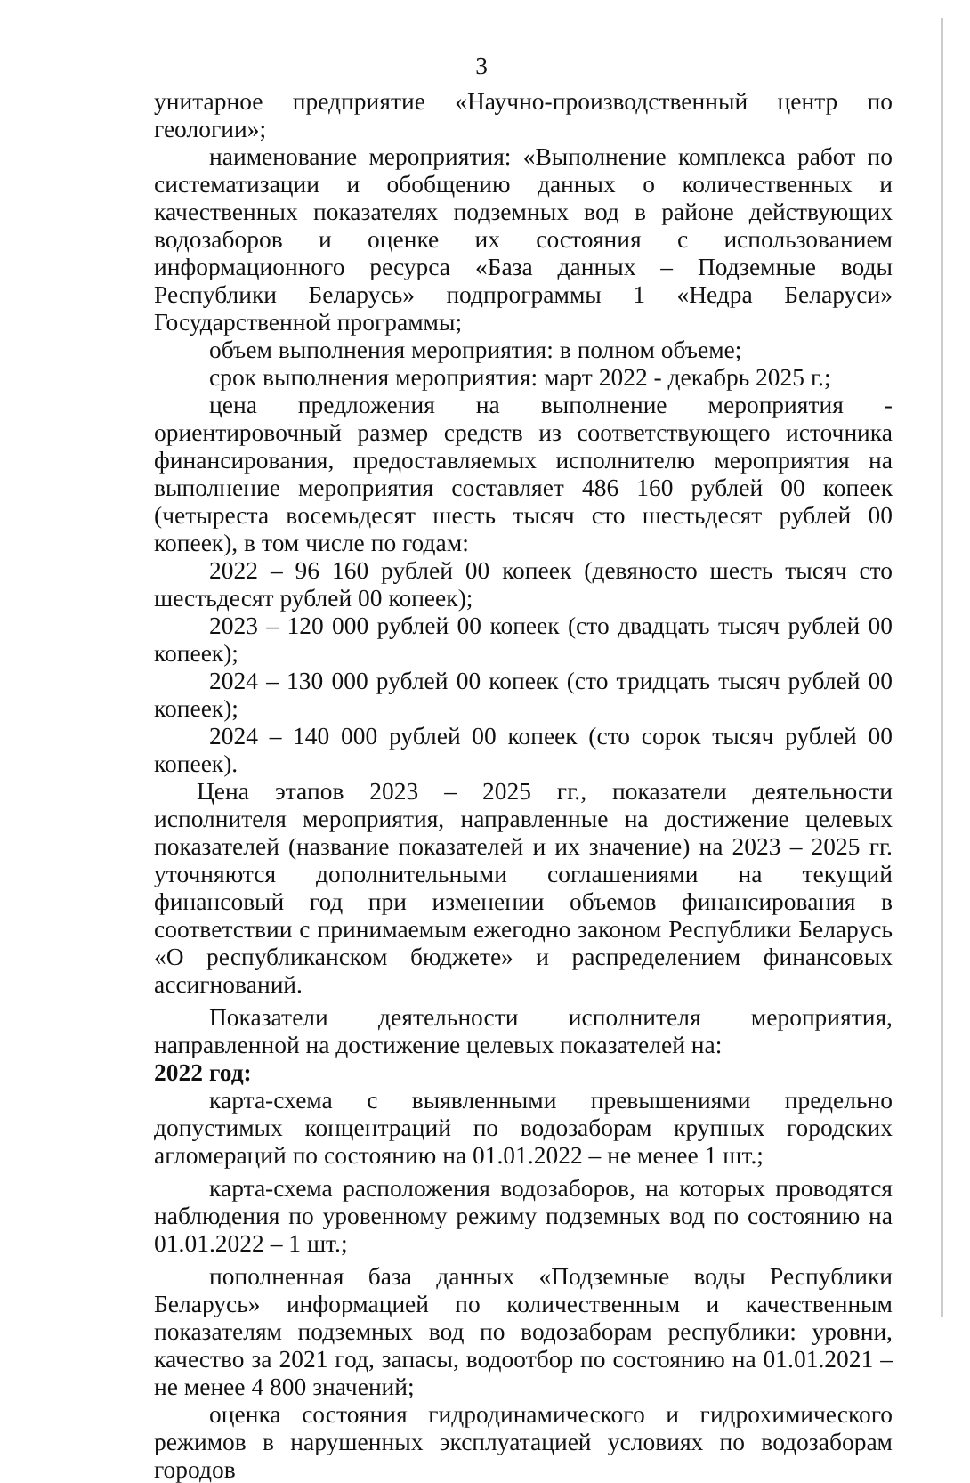3
унитарное предприятие «Научно-производственный центр по геологии»;
наименование мероприятия: «Выполнение комплекса работ по систематизации и обобщению данных о количественных и качественных показателях подземных вод в районе действующих водозаборов и оценке их состояния с использованием информационного ресурса «База данных – Подземные воды Республики Беларусь» подпрограммы 1 «Недра Беларуси» Государственной программы;
объем выполнения мероприятия: в полном объеме;
срок выполнения мероприятия: март 2022 - декабрь 2025 г.;
цена предложения на выполнение мероприятия - ориентировочный размер средств из соответствующего источника финансирования, предоставляемых исполнителю мероприятия на выполнение мероприятия составляет 486 160 рублей 00 копеек (четыреста восемьдесят шесть тысяч сто шестьдесят рублей 00 копеек), в том числе по годам:
2022 – 96 160 рублей 00 копеек (девяносто шесть тысяч сто шестьдесят рублей 00 копеек);
2023 – 120 000 рублей 00 копеек (сто двадцать тысяч рублей 00 копеек);
2024 – 130 000 рублей 00 копеек (сто тридцать тысяч рублей 00 копеек);
2024 – 140 000 рублей 00 копеек (сто сорок тысяч рублей 00 копеек).
Цена этапов 2023 – 2025 гг., показатели деятельности исполнителя мероприятия, направленные на достижение целевых показателей (название показателей и их значение) на 2023 – 2025 гг. уточняются дополнительными соглашениями на текущий финансовый год при изменении объемов финансирования в соответствии с принимаемым ежегодно законом Республики Беларусь «О республиканском бюджете» и распределением финансовых ассигнований.
Показатели деятельности исполнителя мероприятия, направленной на достижение целевых показателей на:
2022 год:
карта-схема с выявленными превышениями предельно допустимых концентраций по водозаборам крупных городских агломераций по состоянию на 01.01.2022 – не менее 1 шт.;
карта-схема расположения водозаборов, на которых проводятся наблюдения по уровенному режиму подземных вод по состоянию на 01.01.2022 – 1 шт.;
пополненная база данных «Подземные воды Республики Беларусь» информацией по количественным и качественным показателям подземных вод по водозаборам республики: уровни, качество за 2021 год, запасы, водоотбор по состоянию на 01.01.2021 – не менее 4 800 значений;
оценка состояния гидродинамического и гидрохимического режимов в нарушенных эксплуатацией условиях по водозаборам городов